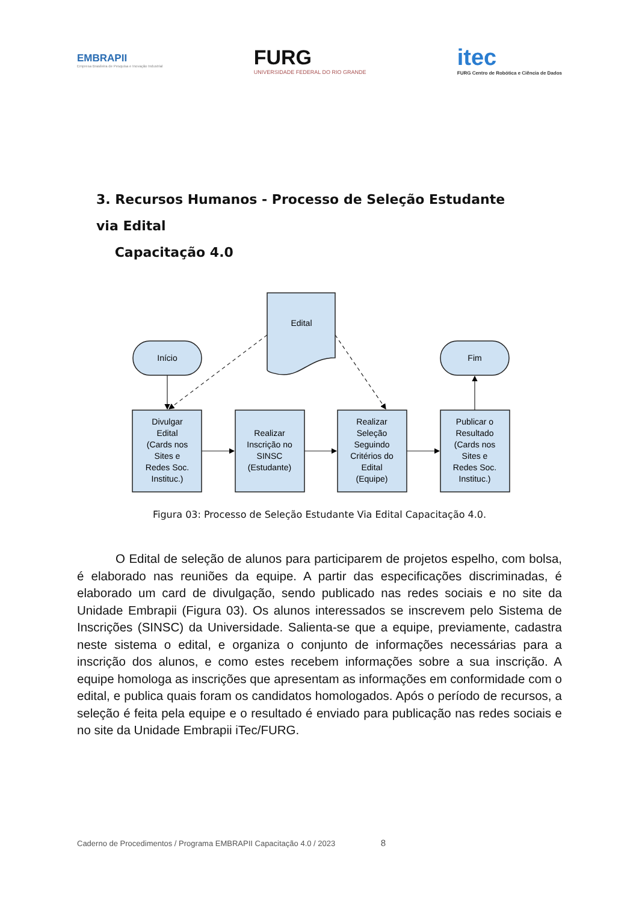EMBRAPII
Empresa Brasileira de Pesquisa e Inovação Industrial
FURG
UNIVERSIDADE FEDERAL DO RIO GRANDE
itec
FURG Centro de Robótica e Ciência de Dados
3. Recursos Humanos - Processo de Seleção Estudante via Edital
Capacitação 4.0
Edital
Início
Fim
Divulgar Edital (Cards nos Sites e Redes Soc. Instituc.)
Realizar Inscrição no SINSC (Estudante)
Realizar Seleção Seguindo Critérios do Edital (Equipe)
Publicar o Resultado (Cards nos Sites e Redes Soc. Instituc.)
Figura 03: Processo de Seleção Estudante Via Edital Capacitação 4.0.
O Edital de seleção de alunos para participarem de projetos espelho, com bolsa, é elaborado nas reuniões da equipe. A partir das especificações discriminadas, é elaborado um card de divulgação, sendo publicado nas redes sociais e no site da Unidade Embrapii (Figura 03). Os alunos interessados se inscrevem pelo Sistema de Inscrições (SINSC) da Universidade. Salienta-se que a equipe, previamente, cadastra neste sistema o edital, e organiza o conjunto de informações necessárias para a inscrição dos alunos, e como estes recebem informações sobre a sua inscrição. A equipe homologa as inscrições que apresentam as informações em conformidade com o edital, e publica quais foram os candidatos homologados. Após o período de recursos, a seleção é feita pela equipe e o resultado é enviado para publicação nas redes sociais e no site da Unidade Embrapii iTec/FURG.
Caderno de Procedimentos / Programa EMBRAPII Capacitação 4.0 / 2023 8